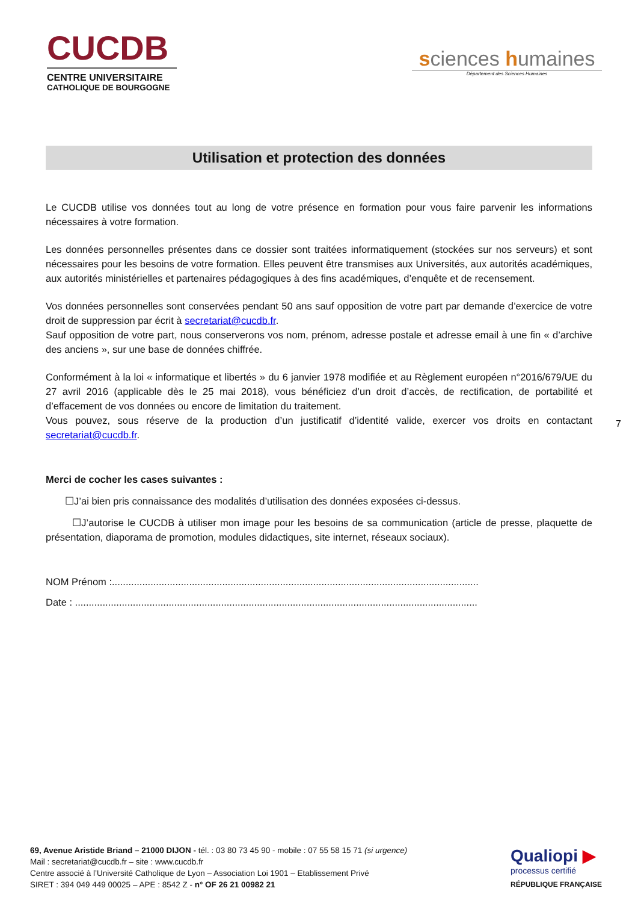CUCDB
CENTRE UNIVERSITAIRE
CATHOLIQUE DE BOURGOGNE
sciences humaines
Département des Sciences Humaines
Utilisation et protection des données
Le CUCDB utilise vos données tout au long de votre présence en formation pour vous faire parvenir les informations nécessaires à votre formation.
Les données personnelles présentes dans ce dossier sont traitées informatiquement (stockées sur nos serveurs) et sont nécessaires pour les besoins de votre formation. Elles peuvent être transmises aux Universités, aux autorités académiques, aux autorités ministérielles et partenaires pédagogiques à des fins académiques, d’enquête et de recensement.
Vos données personnelles sont conservées pendant 50 ans sauf opposition de votre part par demande d’exercice de votre droit de suppression par écrit à secretariat@cucdb.fr.
Sauf opposition de votre part, nous conserverons vos nom, prénom, adresse postale et adresse email à une fin « d’archive des anciens », sur une base de données chiffrée.
Conformément à la loi « informatique et libertés » du 6 janvier 1978 modifiée et au Règlement européen n°2016/679/UE du 27 avril 2016 (applicable dès le 25 mai 2018), vous bénéficiez d’un droit d’accès, de rectification, de portabilité et d’effacement de vos données ou encore de limitation du traitement.
Vous pouvez, sous réserve de la production d’un justificatif d’identité valide, exercer vos droits en contactant secretariat@cucdb.fr.
Merci de cocher les cases suivantes :
☐J’ai bien pris connaissance des modalités d’utilisation des données exposées ci-dessus.
☐J’autorise le CUCDB à utiliser mon image pour les besoins de sa communication (article de presse, plaquette de présentation, diaporama de promotion, modules didactiques, site internet, réseaux sociaux).
NOM Prénom :.....................................................................................................................................
Date : ..................................................................................................................................................
7
69, Avenue Aristide Briand – 21000 DIJON - tél. : 03 80 73 45 90 - mobile : 07 55 58 15 71 (si urgence)
Mail : secretariat@cucdb.fr – site : www.cucdb.fr
Centre associé à l’Université Catholique de Lyon – Association Loi 1901 – Etablissement Privé
SIRET : 394 049 449 00025 – APE : 8542 Z - n° OF 26 21 00982 21
Qualiopi ▶
processus certifié
RÉPUBLIQUE FRANÇAISE